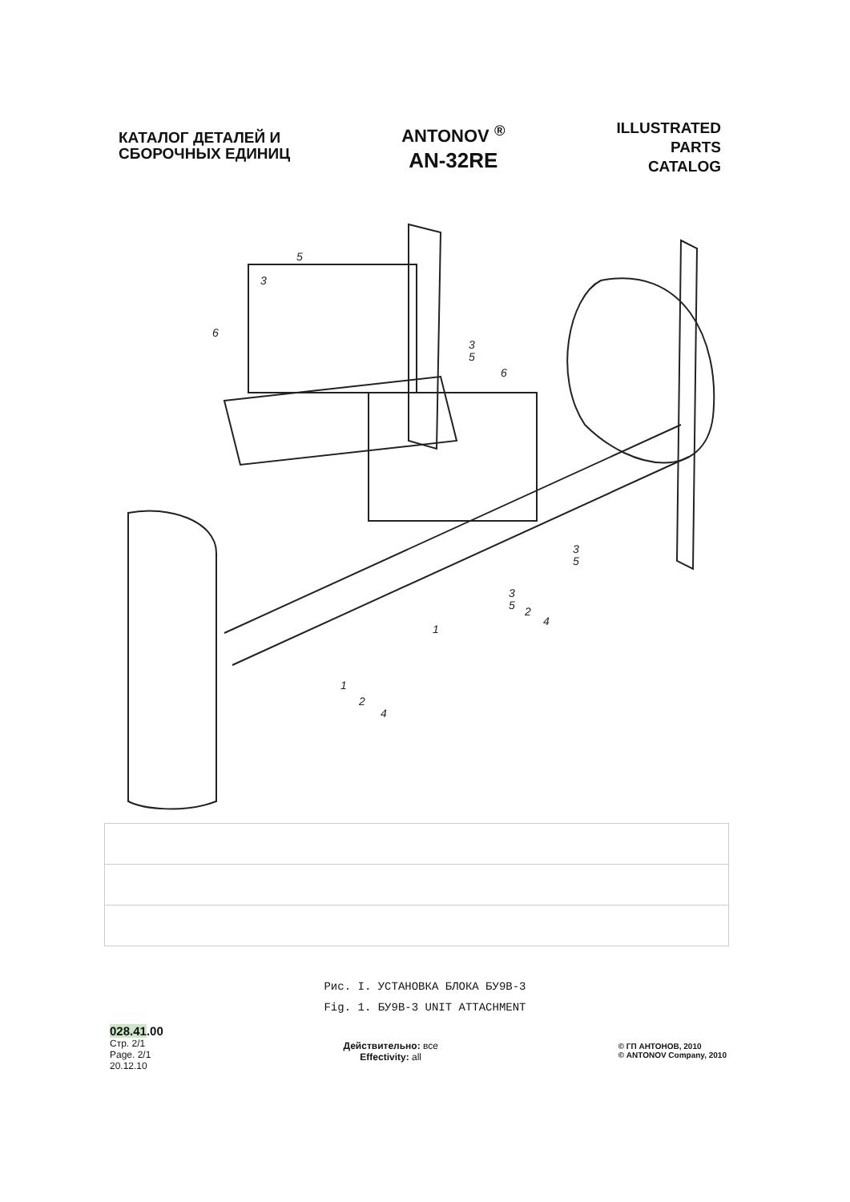КАТАЛОГ ДЕТАЛЕЙ И
СБОРОЧНЫХ ЕДИНИЦ
ANTONOV <sup>®</sup>
AN-32RE
ILLUSTRATED
PARTS
CATALOG
5
3
6
3
5
6
3
5
3
5
2
4
1
1
2
4
Рис. I. УСТАНОВКА БЛОКА БУ9В-3
Fig. 1. БУ9В-3 UNIT ATTACHMENT
028.41.00
Стр. 2/1
Page. 2/1
20.12.10
Действительно: все
Effectivity: all
© ГП АНТОНОВ, 2010
© ANTONOV Company, 2010